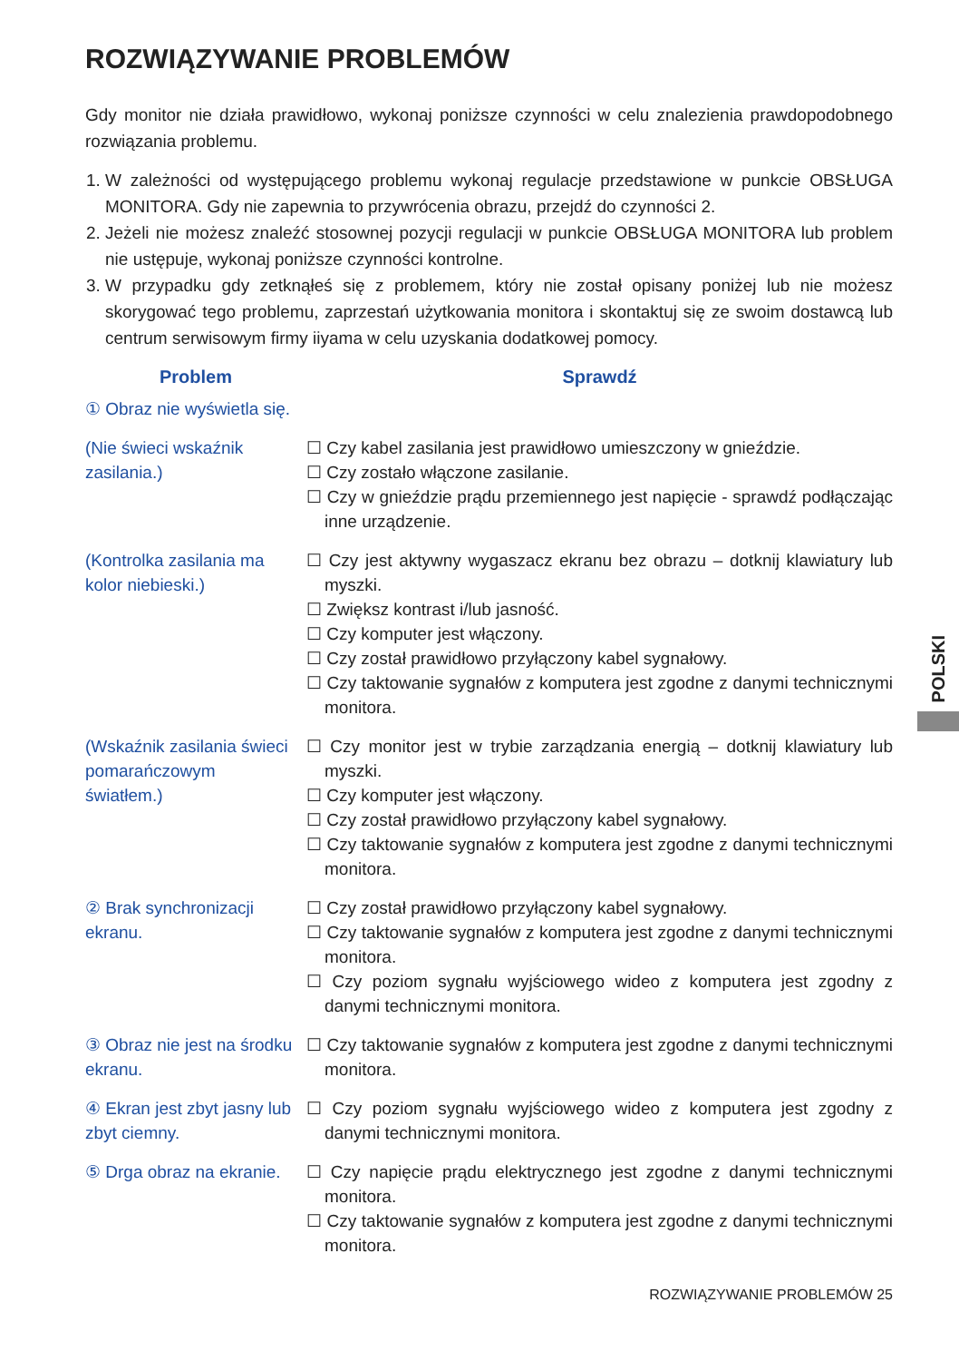ROZWIĄZYWANIE PROBLEMÓW
Gdy monitor nie działa prawidłowo, wykonaj poniższe czynności w celu znalezienia prawdopodobnego rozwiązania problemu.
1. W zależności od występującego problemu wykonaj regulacje przedstawione w punkcie OBSŁUGA MONITORA. Gdy nie zapewnia to przywrócenia obrazu, przejdź do czynności 2.
2. Jeżeli nie możesz znaleźć stosownej pozycji regulacji w punkcie OBSŁUGA MONITORA lub problem nie ustępuje, wykonaj poniższe czynności kontrolne.
3. W przypadku gdy zetknąłeś się z problemem, który nie został opisany poniżej lub nie możesz skorygować tego problemu, zaprzestań użytkowania monitora i skontaktuj się ze swoim dostawcą lub centrum serwisowym firmy iiyama w celu uzyskania dodatkowej pomocy.
| Problem | Sprawdź |
| --- | --- |
| ① Obraz nie wyświetla się. | |
| (Nie świeci wskaźnik zasilania.) | ☐ Czy kabel zasilania jest prawidłowo umieszczony w gnieździe. ☐ Czy zostało włączone zasilanie. ☐ Czy w gnieździe prądu przemiennego jest napięcie - sprawdź podłączając inne urządzenie. |
| (Kontrolka zasilania ma kolor niebieski.) | ☐ Czy jest aktywny wygaszacz ekranu bez obrazu – dotknij klawiatury lub myszki. ☐ Zwiększ kontrast i/lub jasność. ☐ Czy komputer jest włączony. ☐ Czy został prawidłowo przyłączony kabel sygnałowy. ☐ Czy taktowanie sygnałów z komputera jest zgodne z danymi technicznymi monitora. |
| (Wskaźnik zasilania świeci pomarańczowym światłem.) | ☐ Czy monitor jest w trybie zarządzania energią – dotknij klawiatury lub myszki. ☐ Czy komputer jest włączony. ☐ Czy został prawidłowo przyłączony kabel sygnałowy. ☐ Czy taktowanie sygnałów z komputera jest zgodne z danymi technicznymi monitora. |
| ② Brak synchronizacji ekranu. | ☐ Czy został prawidłowo przyłączony kabel sygnałowy. ☐ Czy taktowanie sygnałów z komputera jest zgodne z danymi technicznymi monitora. ☐ Czy poziom sygnału wyjściowego wideo z komputera jest zgodny z danymi technicznymi monitora. |
| ③ Obraz nie jest na środku ekranu. | ☐ Czy taktowanie sygnałów z komputera jest zgodne z danymi technicznymi monitora. |
| ④ Ekran jest zbyt jasny lub zbyt ciemny. | ☐ Czy poziom sygnału wyjściowego wideo z komputera jest zgodny z danymi technicznymi monitora. |
| ⑤ Drga obraz na ekranie. | ☐ Czy napięcie prądu elektrycznego jest zgodne z danymi technicznymi monitora. ☐ Czy taktowanie sygnałów z komputera jest zgodne z danymi technicznymi monitora. |
POLSKI
ROZWIĄZYWANIE PROBLEMÓW 25